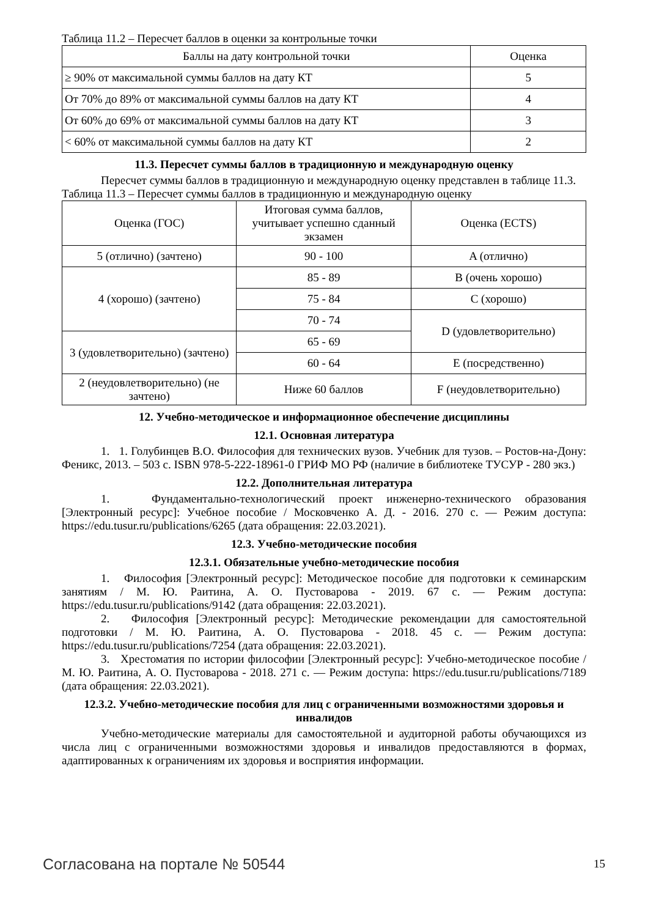Таблица 11.2 – Пересчет баллов в оценки за контрольные точки
| Баллы на дату контрольной точки | Оценка |
| --- | --- |
| ≥ 90% от максимальной суммы баллов на дату КТ | 5 |
| От 70% до 89% от максимальной суммы баллов на дату КТ | 4 |
| От 60% до 69% от максимальной суммы баллов на дату КТ | 3 |
| < 60% от максимальной суммы баллов на дату КТ | 2 |
11.3. Пересчет суммы баллов в традиционную и международную оценку
Пересчет суммы баллов в традиционную и международную оценку представлен в таблице 11.3.
Таблица 11.3 – Пересчет суммы баллов в традиционную и международную оценку
| Оценка (ГОС) | Итоговая сумма баллов, учитывает успешно сданный экзамен | Оценка (ECTS) |
| --- | --- | --- |
| 5 (отлично) (зачтено) | 90 - 100 | A (отлично) |
| 4 (хорошо) (зачтено) | 85 - 89 | B (очень хорошо) |
| | 75 - 84 | C (хорошо) |
| | 70 - 74 | D (удовлетворительно) |
| 3 (удовлетворительно) (зачтено) | 65 - 69 | |
| | 60 - 64 | E (посредственно) |
| 2 (неудовлетворительно) (не зачтено) | Ниже 60 баллов | F (неудовлетворительно) |
12. Учебно-методическое и информационное обеспечение дисциплины
12.1. Основная литература
1. 1. Голубинцев В.О. Философия для технических вузов. Учебник для тузов. – Ростов-на-Дону: Феникс, 2013. – 503 с. ISBN 978-5-222-18961-0 ГРИФ МО РФ (наличие в библиотеке ТУСУР - 280 экз.)
12.2. Дополнительная литература
1. Фундаментально-технологический проект инженерно-технического образования [Электронный ресурс]: Учебное пособие / Московченко А. Д. - 2016. 270 с. — Режим доступа: https://edu.tusur.ru/publications/6265 (дата обращения: 22.03.2021).
12.3. Учебно-методические пособия
12.3.1. Обязательные учебно-методические пособия
1. Философия [Электронный ресурс]: Методическое пособие для подготовки к семинарским занятиям / М. Ю. Раитина, А. О. Пустоварова - 2019. 67 с. — Режим доступа: https://edu.tusur.ru/publications/9142 (дата обращения: 22.03.2021).
2. Философия [Электронный ресурс]: Методические рекомендации для самостоятельной подготовки / М. Ю. Раитина, А. О. Пустоварова - 2018. 45 с. — Режим доступа: https://edu.tusur.ru/publications/7254 (дата обращения: 22.03.2021).
3. Хрестоматия по истории философии [Электронный ресурс]: Учебно-методическое пособие / М. Ю. Раитина, А. О. Пустоварова - 2018. 271 с. — Режим доступа: https://edu.tusur.ru/publications/7189 (дата обращения: 22.03.2021).
12.3.2. Учебно-методические пособия для лиц с ограниченными возможностями здоровья и инвалидов
Учебно-методические материалы для самостоятельной и аудиторной работы обучающихся из числа лиц с ограниченными возможностями здоровья и инвалидов предоставляются в формах, адаптированных к ограничениям их здоровья и восприятия информации.
Согласована на портале № 50544 15